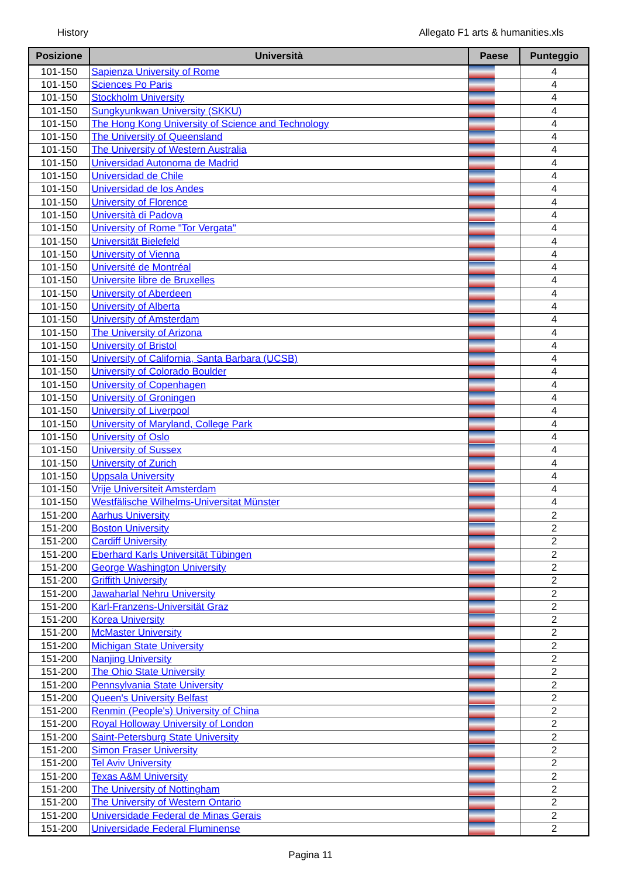History Allegato F1 arts & humanities.xls
| Posizione | Università | Paese | Punteggio |
| --- | --- | --- | --- |
| 101-150 | Sapienza University of Rome | | 4 |
| 101-150 | Sciences Po Paris | | 4 |
| 101-150 | Stockholm University | | 4 |
| 101-150 | Sungkyunkwan University (SKKU) | | 4 |
| 101-150 | The Hong Kong University of Science and Technology | | 4 |
| 101-150 | The University of Queensland | | 4 |
| 101-150 | The University of Western Australia | | 4 |
| 101-150 | Universidad Autonoma de Madrid | | 4 |
| 101-150 | Universidad de Chile | | 4 |
| 101-150 | Universidad de los Andes | | 4 |
| 101-150 | University of Florence | | 4 |
| 101-150 | Università di Padova | | 4 |
| 101-150 | University of Rome "Tor Vergata" | | 4 |
| 101-150 | Universität Bielefeld | | 4 |
| 101-150 | University of Vienna | | 4 |
| 101-150 | Université de Montréal | | 4 |
| 101-150 | Universite libre de Bruxelles | | 4 |
| 101-150 | University of Aberdeen | | 4 |
| 101-150 | University of Alberta | | 4 |
| 101-150 | University of Amsterdam | | 4 |
| 101-150 | The University of Arizona | | 4 |
| 101-150 | University of Bristol | | 4 |
| 101-150 | University of California, Santa Barbara (UCSB) | | 4 |
| 101-150 | University of Colorado Boulder | | 4 |
| 101-150 | University of Copenhagen | | 4 |
| 101-150 | University of Groningen | | 4 |
| 101-150 | University of Liverpool | | 4 |
| 101-150 | University of Maryland, College Park | | 4 |
| 101-150 | University of Oslo | | 4 |
| 101-150 | University of Sussex | | 4 |
| 101-150 | University of Zurich | | 4 |
| 101-150 | Uppsala University | | 4 |
| 101-150 | Vrije Universiteit Amsterdam | | 4 |
| 101-150 | Westfälische Wilhelms-Universitat Münster | | 4 |
| 151-200 | Aarhus University | | 2 |
| 151-200 | Boston University | | 2 |
| 151-200 | Cardiff University | | 2 |
| 151-200 | Eberhard Karls Universität Tübingen | | 2 |
| 151-200 | George Washington University | | 2 |
| 151-200 | Griffith University | | 2 |
| 151-200 | Jawaharlal Nehru University | | 2 |
| 151-200 | Karl-Franzens-Universität Graz | | 2 |
| 151-200 | Korea University | | 2 |
| 151-200 | McMaster University | | 2 |
| 151-200 | Michigan State University | | 2 |
| 151-200 | Nanjing University | | 2 |
| 151-200 | The Ohio State University | | 2 |
| 151-200 | Pennsylvania State University | | 2 |
| 151-200 | Queen's University Belfast | | 2 |
| 151-200 | Renmin (People's) University of China | | 2 |
| 151-200 | Royal Holloway University of London | | 2 |
| 151-200 | Saint-Petersburg State University | | 2 |
| 151-200 | Simon Fraser University | | 2 |
| 151-200 | Tel Aviv University | | 2 |
| 151-200 | Texas A&M University | | 2 |
| 151-200 | The University of Nottingham | | 2 |
| 151-200 | The University of Western Ontario | | 2 |
| 151-200 | Universidade Federal de Minas Gerais | | 2 |
| 151-200 | Universidade Federal Fluminense | | 2 |
Pagina 11